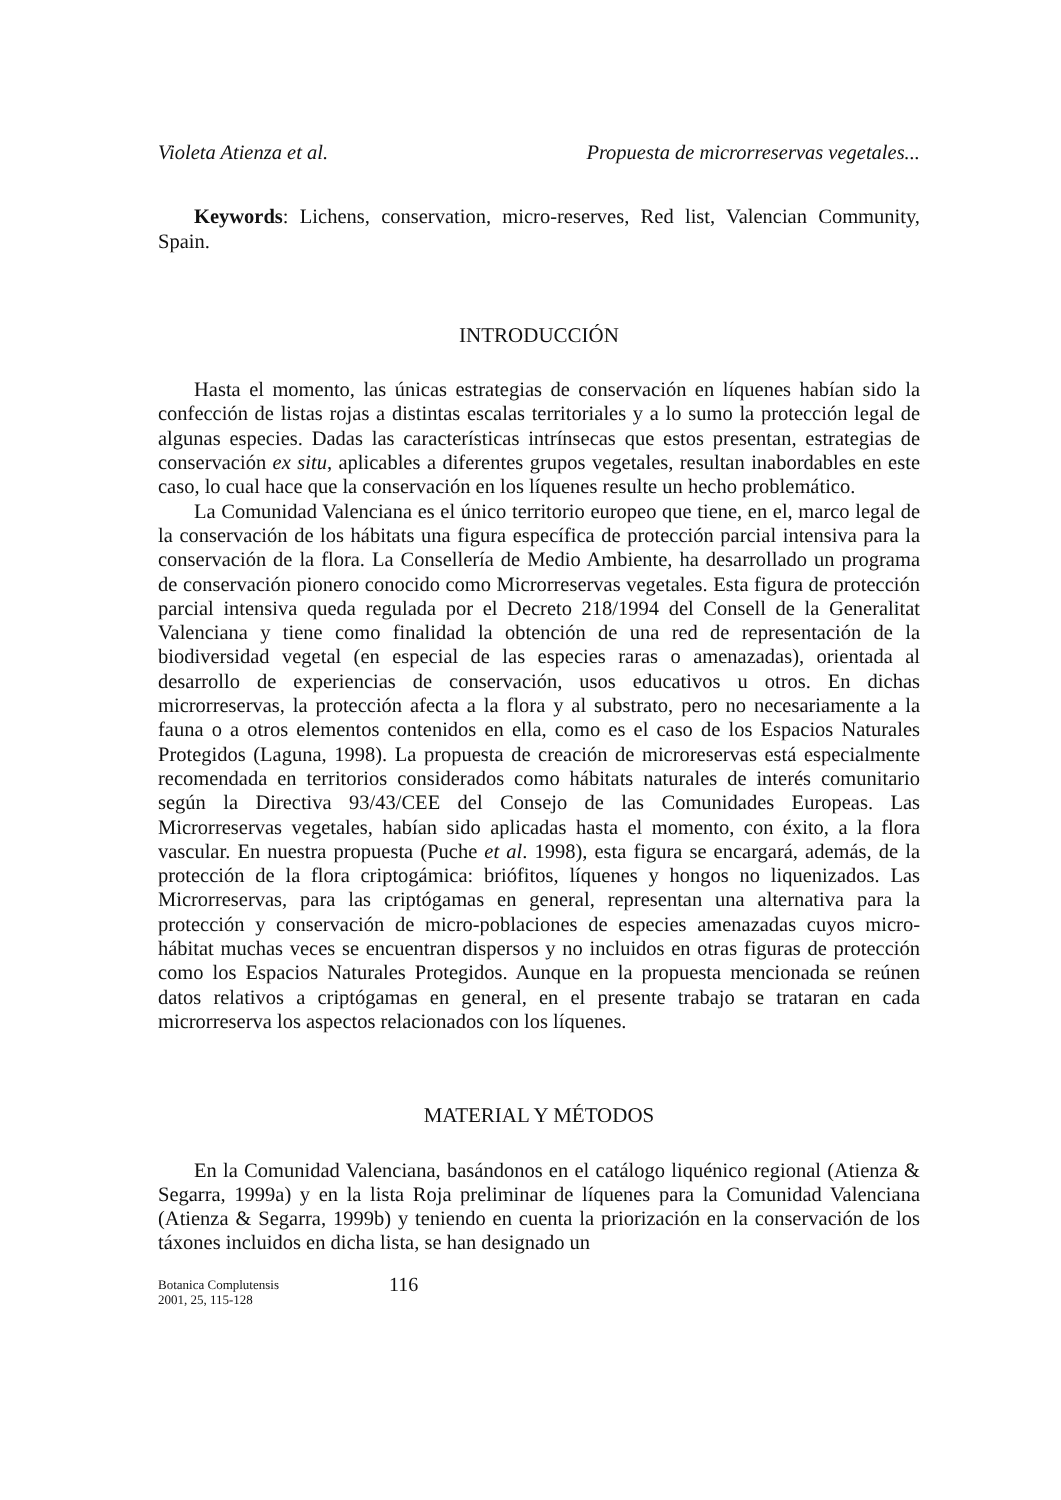Violeta Atienza et al. Propuesta de microrreservas vegetales...
Keywords: Lichens, conservation, micro-reserves, Red list, Valencian Community, Spain.
INTRODUCCIÓN
Hasta el momento, las únicas estrategias de conservación en líquenes habían sido la confección de listas rojas a distintas escalas territoriales y a lo sumo la protección legal de algunas especies. Dadas las características intrínsecas que estos presentan, estrategias de conservación ex situ, aplicables a diferentes grupos vegetales, resultan inabordables en este caso, lo cual hace que la conservación en los líquenes resulte un hecho problemático.
La Comunidad Valenciana es el único territorio europeo que tiene, en el, marco legal de la conservación de los hábitats una figura específica de protección parcial intensiva para la conservación de la flora. La Consellería de Medio Ambiente, ha desarrollado un programa de conservación pionero conocido como Microrreservas vegetales. Esta figura de protección parcial intensiva queda regulada por el Decreto 218/1994 del Consell de la Generalitat Valenciana y tiene como finalidad la obtención de una red de representación de la biodiversidad vegetal (en especial de las especies raras o amenazadas), orientada al desarrollo de experiencias de conservación, usos educativos u otros. En dichas microrreservas, la protección afecta a la flora y al substrato, pero no necesariamente a la fauna o a otros elementos contenidos en ella, como es el caso de los Espacios Naturales Protegidos (Laguna, 1998). La propuesta de creación de microreservas está especialmente recomendada en territorios considerados como hábitats naturales de interés comunitario según la Directiva 93/43/CEE del Consejo de las Comunidades Europeas. Las Microrreservas vegetales, habían sido aplicadas hasta el momento, con éxito, a la flora vascular. En nuestra propuesta (Puche et al. 1998), esta figura se encargará, además, de la protección de la flora criptogámica: briófitos, líquenes y hongos no liquenizados. Las Microrreservas, para las criptógamas en general, representan una alternativa para la protección y conservación de micro-poblaciones de especies amenazadas cuyos micro-hábitat muchas veces se encuentran dispersos y no incluidos en otras figuras de protección como los Espacios Naturales Protegidos. Aunque en la propuesta mencionada se reúnen datos relativos a criptógamas en general, en el presente trabajo se trataran en cada microrreserva los aspectos relacionados con los líquenes.
MATERIAL Y MÉTODOS
En la Comunidad Valenciana, basándonos en el catálogo liquénico regional (Atienza & Segarra, 1999a) y en la lista Roja preliminar de líquenes para la Comunidad Valenciana (Atienza & Segarra, 1999b) y teniendo en cuenta la priorización en la conservación de los táxones incluidos en dicha lista, se han designado un
Botanica Complutensis
2001, 25, 115-128
116